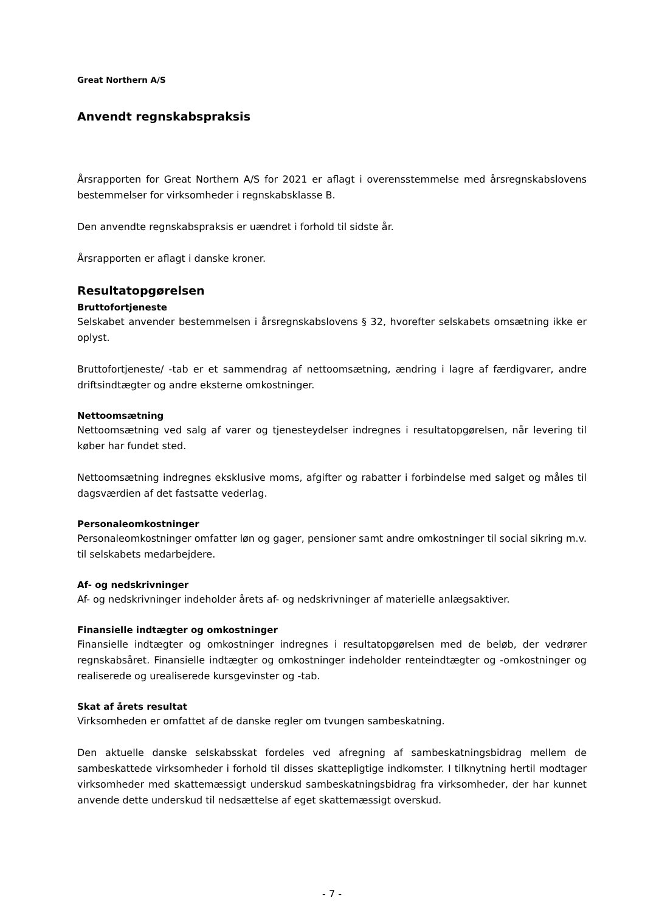Great Northern A/S
Anvendt regnskabspraksis
Årsrapporten for Great Northern A/S for 2021 er aflagt i overensstemmelse med årsregnskabslovens bestemmelser for virksomheder i regnskabsklasse B.
Den anvendte regnskabspraksis er uændret i forhold til sidste år.
Årsrapporten er aflagt i danske kroner.
Resultatopgørelsen
Bruttofortjeneste
Selskabet anvender bestemmelsen i årsregnskabslovens § 32, hvorefter selskabets omsætning ikke er oplyst.
Bruttofortjeneste/ -tab er et sammendrag af nettoomsætning, ændring i lagre af færdigvarer, andre driftsindtægter og andre eksterne omkostninger.
Nettoomsætning
Nettoomsætning ved salg af varer og tjenesteydelser indregnes i resultatopgørelsen, når levering til køber har fundet sted.
Nettoomsætning indregnes eksklusive moms, afgifter og rabatter i forbindelse med salget og måles til dagsværdien af det fastsatte vederlag.
Personaleomkostninger
Personaleomkostninger omfatter løn og gager, pensioner samt andre omkostninger til social sikring m.v. til selskabets medarbejdere.
Af- og nedskrivninger
Af- og nedskrivninger indeholder årets af- og nedskrivninger af materielle anlægsaktiver.
Finansielle indtægter og omkostninger
Finansielle indtægter og omkostninger indregnes i resultatopgørelsen med de beløb, der vedrører regnskabsåret. Finansielle indtægter og omkostninger indeholder renteindtægter og -omkostninger og realiserede og urealiserede kursgevinster og -tab.
Skat af årets resultat
Virksomheden er omfattet af de danske regler om tvungen sambeskatning.
Den aktuelle danske selskabsskat fordeles ved afregning af sambeskatningsbidrag mellem de sambeskattede virksomheder i forhold til disses skattepligtige indkomster. I tilknytning hertil modtager virksomheder med skattemæssigt underskud sambeskatningsbidrag fra virksomheder, der har kunnet anvende dette underskud til nedsættelse af eget skattemæssigt overskud.
- 7 -